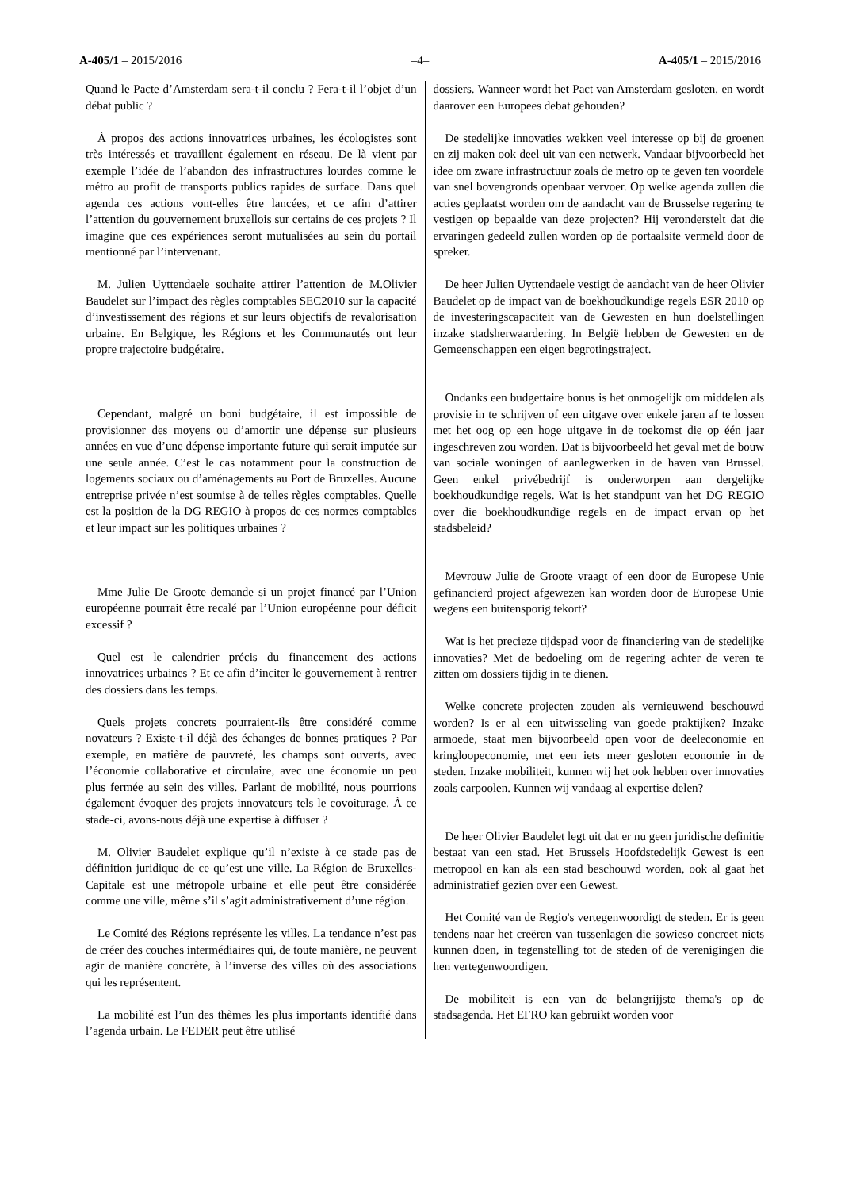A-405/1 – 2015/2016 –4– A-405/1 – 2015/2016
Quand le Pacte d’Amsterdam sera-t-il conclu ? Fera-t-il l’objet d’un débat public ?
À propos des actions innovatrices urbaines, les écologistes sont très intéressés et travaillent également en réseau. De là vient par exemple l’idée de l’abandon des infrastructures lourdes comme le métro au profit de transports publics rapides de surface. Dans quel agenda ces actions vont-elles être lancées, et ce afin d’attirer l’attention du gouvernement bruxellois sur certains de ces projets ? Il imagine que ces expériences seront mutualisées au sein du portail mentionné par l’intervenant.
M. Julien Uyttendaele souhaite attirer l’attention de M.Olivier Baudelet sur l’impact des règles comptables SEC2010 sur la capacité d’investissement des régions et sur leurs objectifs de revalorisation urbaine. En Belgique, les Régions et les Communautés ont leur propre trajectoire budgétaire.
Cependant, malgré un boni budgétaire, il est impossible de provisionner des moyens ou d’amortir une dépense sur plusieurs années en vue d’une dépense importante future qui serait imputée sur une seule année. C’est le cas notamment pour la construction de logements sociaux ou d’aménagements au Port de Bruxelles. Aucune entreprise privée n’est soumise à de telles règles comptables. Quelle est la position de la DG REGIO à propos de ces normes comptables et leur impact sur les politiques urbaines ?
Mme Julie De Groote demande si un projet financé par l’Union européenne pourrait être recalé par l’Union européenne pour déficit excessif ?
Quel est le calendrier précis du financement des actions innovatrices urbaines ? Et ce afin d’inciter le gouvernement à rentrer des dossiers dans les temps.
Quels projets concrets pourraient-ils être considéré comme novateurs ? Existe-t-il déjà des échanges de bonnes pratiques ? Par exemple, en matière de pauvreté, les champs sont ouverts, avec l’économie collaborative et circulaire, avec une économie un peu plus fermée au sein des villes. Parlant de mobilité, nous pourrions également évoquer des projets innovateurs tels le covoiturage. À ce stade-ci, avons-nous déjà une expertise à diffuser ?
M. Olivier Baudelet explique qu’il n’existe à ce stade pas de définition juridique de ce qu’est une ville. La Région de Bruxelles-Capitale est une métropole urbaine et elle peut être considérée comme une ville, même s’il s’agit administrativement d’une région.
Le Comité des Régions représente les villes. La tendance n’est pas de créer des couches intermédiaires qui, de toute manière, ne peuvent agir de manière concrète, à l’inverse des villes où des associations qui les représentent.
La mobilité est l’un des thèmes les plus importants identifié dans l’agenda urbain. Le FEDER peut être utilisé
dossiers. Wanneer wordt het Pact van Amsterdam gesloten, en wordt daarover een Europees debat gehouden?
De stedelijke innovaties wekken veel interesse op bij de groenen en zij maken ook deel uit van een netwerk. Vandaar bijvoorbeeld het idee om zware infrastructuur zoals de metro op te geven ten voordele van snel bovengronds openbaar vervoer. Op welke agenda zullen die acties geplaatst worden om de aandacht van de Brusselse regering te vestigen op bepaalde van deze projecten? Hij veronderstelt dat die ervaringen gedeeld zullen worden op de portaalsite vermeld door de spreker.
De heer Julien Uyttendaele vestigt de aandacht van de heer Olivier Baudelet op de impact van de boekhoudkundige regels ESR 2010 op de investeringscapaciteit van de Gewesten en hun doelstellingen inzake stadsherwaardering. In België hebben de Gewesten en de Gemeenschappen een eigen begrotingstraject.
Ondanks een budgettaire bonus is het onmogelijk om middelen als provisie in te schrijven of een uitgave over enkele jaren af te lossen met het oog op een hoge uitgave in de toekomst die op één jaar ingeschreven zou worden. Dat is bijvoorbeeld het geval met de bouw van sociale woningen of aanlegwerken in de haven van Brussel. Geen enkel privébedrijf is onderworpen aan dergelijke boekhoudkundige regels. Wat is het standpunt van het DG REGIO over die boekhoudkundige regels en de impact ervan op het stadsbeleid?
Mevrouw Julie de Groote vraagt of een door de Europese Unie gefinancierd project afgewezen kan worden door de Europese Unie wegens een buitensporig tekort?
Wat is het precieze tijdspad voor de financiering van de stedelijke innovaties? Met de bedoeling om de regering achter de veren te zitten om dossiers tijdig in te dienen.
Welke concrete projecten zouden als vernieuwend beschouwd worden? Is er al een uitwisseling van goede praktijken? Inzake armoede, staat men bijvoorbeeld open voor de deeleconomie en kringloopeconomie, met een iets meer gesloten economie in de steden. Inzake mobiliteit, kunnen wij het ook hebben over innovaties zoals carpoolen. Kunnen wij vandaag al expertise delen?
De heer Olivier Baudelet legt uit dat er nu geen juridische definitie bestaat van een stad. Het Brussels Hoofdstedelijk Gewest is een metropool en kan als een stad beschouwd worden, ook al gaat het administratief gezien over een Gewest.
Het Comité van de Regio's vertegenwoordigt de steden. Er is geen tendens naar het creëren van tussenlagen die sowieso concreet niets kunnen doen, in tegenstelling tot de steden of de verenigingen die hen vertegenwoordigen.
De mobiliteit is een van de belangrijjste thema's op de stadsagenda. Het EFRO kan gebruikt worden voor